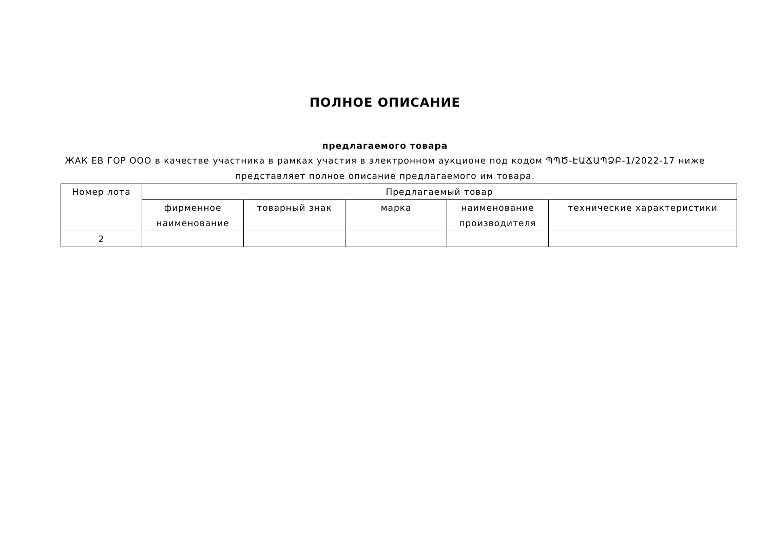ПОЛНОЕ ОПИСАНИЕ
предлагаемого товара
ЖАК ЕВ ГОР ООО в качестве участника в рамках участия в электронном аукционе под кодом ՊՊԾ-ԷԱՃԱՊՁԲ-1/2022-17 ниже представляет полное описание предлагаемого им товара.
| Номер лота | Предлагаемый товар | | | | |
| --- | --- | --- | --- | --- | --- |
| | фирменное наименование | товарный знак | марка | наименование производителя | технические характеристики |
| 2 | | | | | |